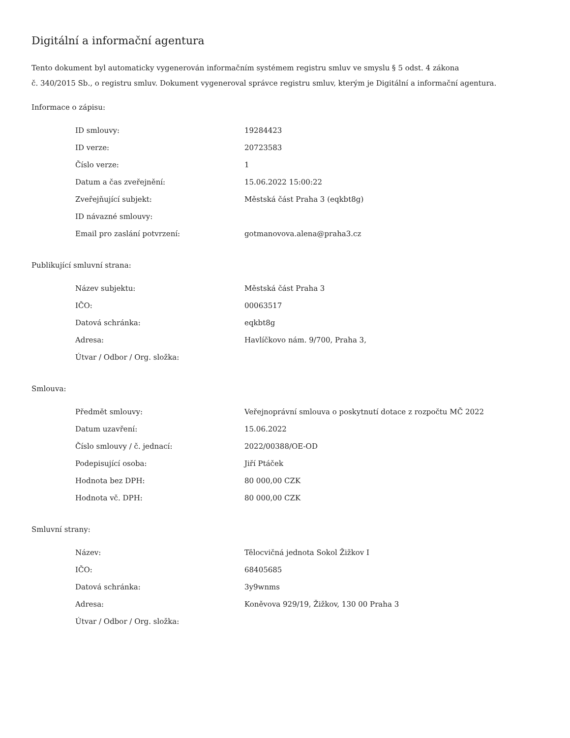Digitální a informační agentura
Tento dokument byl automaticky vygenerován informačním systémem registru smluv ve smyslu § 5 odst. 4 zákona
č. 340/2015 Sb., o registru smluv. Dokument vygeneroval správce registru smluv, kterým je Digitální a informační agentura.
Informace o zápisu:
| ID smlouvy: | 19284423 |
| ID verze: | 20723583 |
| Číslo verze: | 1 |
| Datum a čas zveřejnění: | 15.06.2022 15:00:22 |
| Zveřejňující subjekt: | Městská část Praha 3 (eqkbt8g) |
| ID návazné smlouvy: | |
| Email pro zaslání potvrzení: | gotmanovova.alena@praha3.cz |
Publikující smluvní strana:
| Název subjektu: | Městská část Praha 3 |
| IČO: | 00063517 |
| Datová schránka: | eqkbt8g |
| Adresa: | Havlíčkovo nám. 9/700, Praha 3, |
| Útvar / Odbor / Org. složka: | |
Smlouva:
| Předmět smlouvy: | Veřejnoprávní smlouva o poskytnutí dotace z rozpočtu MČ 2022 |
| Datum uzavření: | 15.06.2022 |
| Číslo smlouvy / č. jednací: | 2022/00388/OE-OD |
| Podepisující osoba: | Jiří Ptáček |
| Hodnota bez DPH: | 80 000,00 CZK |
| Hodnota vč. DPH: | 80 000,00 CZK |
Smluvní strany:
| Název: | Tělocvičná jednota Sokol Žižkov I |
| IČO: | 68405685 |
| Datová schránka: | 3y9wnms |
| Adresa: | Koněvova 929/19, Žižkov, 130 00 Praha 3 |
| Útvar / Odbor / Org. složka: | |